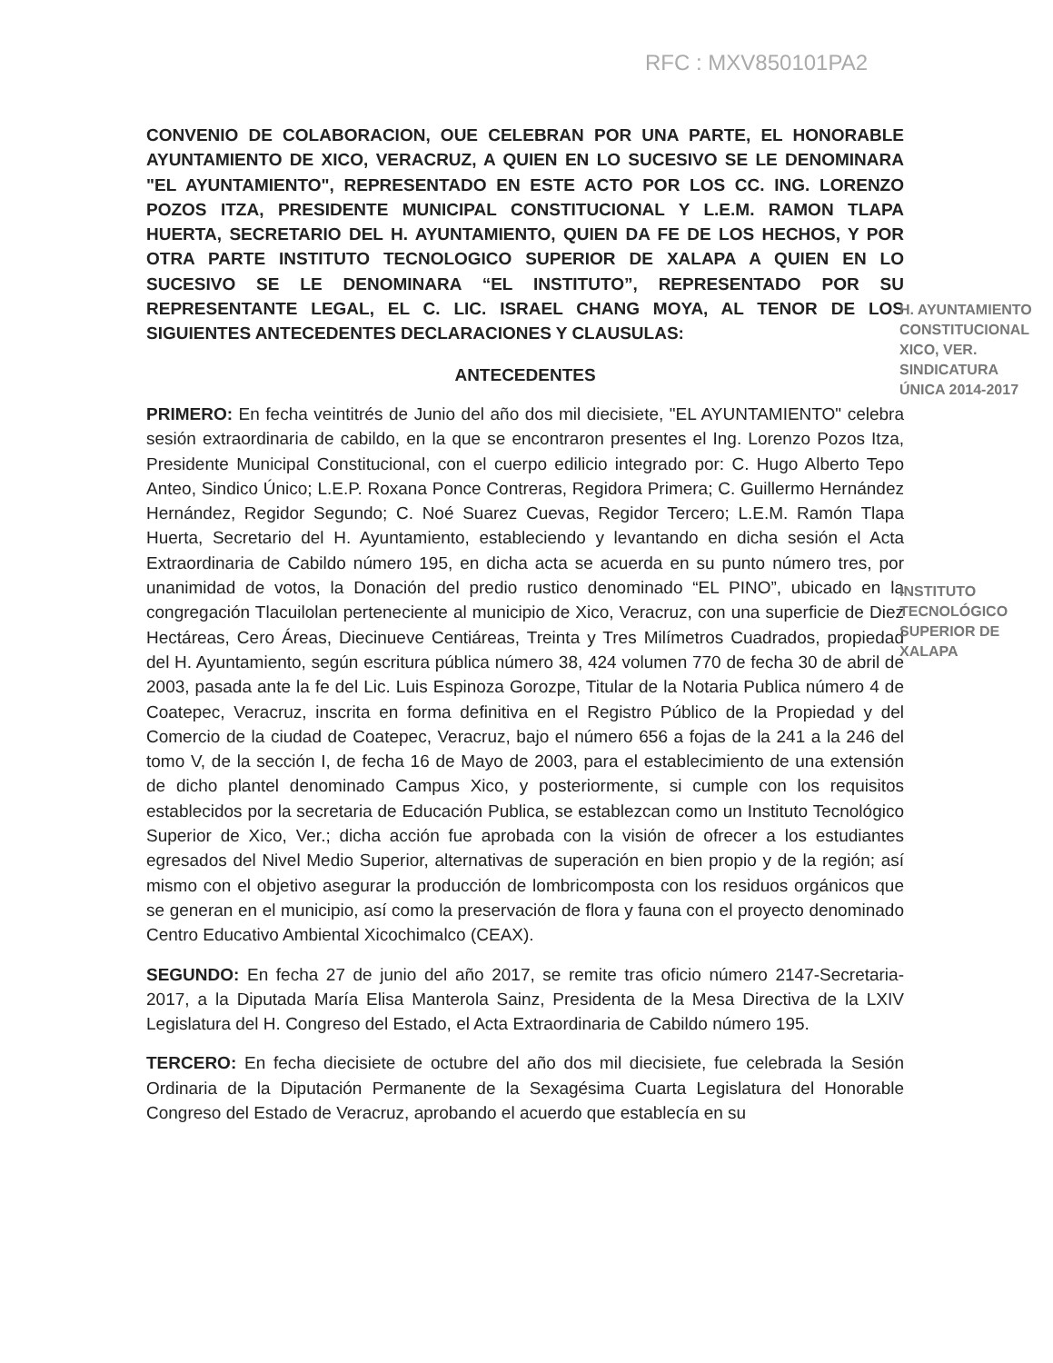RFC : MXV850101PA2
CONVENIO DE COLABORACION, OUE CELEBRAN POR UNA PARTE, EL HONORABLE AYUNTAMIENTO DE XICO, VERACRUZ, A QUIEN EN LO SUCESIVO SE LE DENOMINARA "EL AYUNTAMIENTO", REPRESENTADO EN ESTE ACTO POR LOS CC. ING. LORENZO POZOS ITZA, PRESIDENTE MUNICIPAL CONSTITUCIONAL Y L.E.M. RAMON TLAPA HUERTA, SECRETARIO DEL H. AYUNTAMIENTO, QUIEN DA FE DE LOS HECHOS, Y POR OTRA PARTE INSTITUTO TECNOLOGICO SUPERIOR DE XALAPA A QUIEN EN LO SUCESIVO SE LE DENOMINARA “EL INSTITUTO”, REPRESENTADO POR SU REPRESENTANTE LEGAL, EL C. LIC. ISRAEL CHANG MOYA, AL TENOR DE LOS SIGUIENTES ANTECEDENTES DECLARACIONES Y CLAUSULAS:
ANTECEDENTES
PRIMERO: En fecha veintitrés de Junio del año dos mil diecisiete, "EL AYUNTAMIENTO" celebra sesión extraordinaria de cabildo, en la que se encontraron presentes el Ing. Lorenzo Pozos Itza, Presidente Municipal Constitucional, con el cuerpo edilicio integrado por: C. Hugo Alberto Tepo Anteo, Sindico Único; L.E.P. Roxana Ponce Contreras, Regidora Primera; C. Guillermo Hernández Hernández, Regidor Segundo; C. Noé Suarez Cuevas, Regidor Tercero; L.E.M. Ramón Tlapa Huerta, Secretario del H. Ayuntamiento, estableciendo y levantando en dicha sesión el Acta Extraordinaria de Cabildo número 195, en dicha acta se acuerda en su punto número tres, por unanimidad de votos, la Donación del predio rustico denominado “EL PINO”, ubicado en la congregación Tlacuilolan perteneciente al municipio de Xico, Veracruz, con una superficie de Diez Hectáreas, Cero Áreas, Diecinueve Centiáreas, Treinta y Tres Milímetros Cuadrados, propiedad del H. Ayuntamiento, según escritura pública número 38, 424 volumen 770 de fecha 30 de abril de 2003, pasada ante la fe del Lic. Luis Espinoza Gorozpe, Titular de la Notaria Publica número 4 de Coatepec, Veracruz, inscrita en forma definitiva en el Registro Público de la Propiedad y del Comercio de la ciudad de Coatepec, Veracruz, bajo el número 656 a fojas de la 241 a la 246 del tomo V, de la sección I, de fecha 16 de Mayo de 2003, para el establecimiento de una extensión de dicho plantel denominado Campus Xico, y posteriormente, si cumple con los requisitos establecidos por la secretaria de Educación Publica, se establezcan como un Instituto Tecnológico Superior de Xico, Ver.; dicha acción fue aprobada con la visión de ofrecer a los estudiantes egresados del Nivel Medio Superior, alternativas de superación en bien propio y de la región; así mismo con el objetivo asegurar la producción de lombricomposta con los residuos orgánicos que se generan en el municipio, así como la preservación de flora y fauna con el proyecto denominado Centro Educativo Ambiental Xicochimalco (CEAX).
SEGUNDO: En fecha 27 de junio del año 2017, se remite tras oficio número 2147-Secretaria-2017, a la Diputada María Elisa Manterola Sainz, Presidenta de la Mesa Directiva de la LXIV Legislatura del H. Congreso del Estado, el Acta Extraordinaria de Cabildo número 195.
TERCERO: En fecha diecisiete de octubre del año dos mil diecisiete, fue celebrada la Sesión Ordinaria de la Diputación Permanente de la Sexagésima Cuarta Legislatura del Honorable Congreso del Estado de Veracruz, aprobando el acuerdo que establecía en su
H. AYUNTAMIENTO CONSTITUCIONAL XICO, VER. SINDICATURA ÚNICA 2014-2017
INSTITUTO TECNOLÓGICO SUPERIOR DE XALAPA